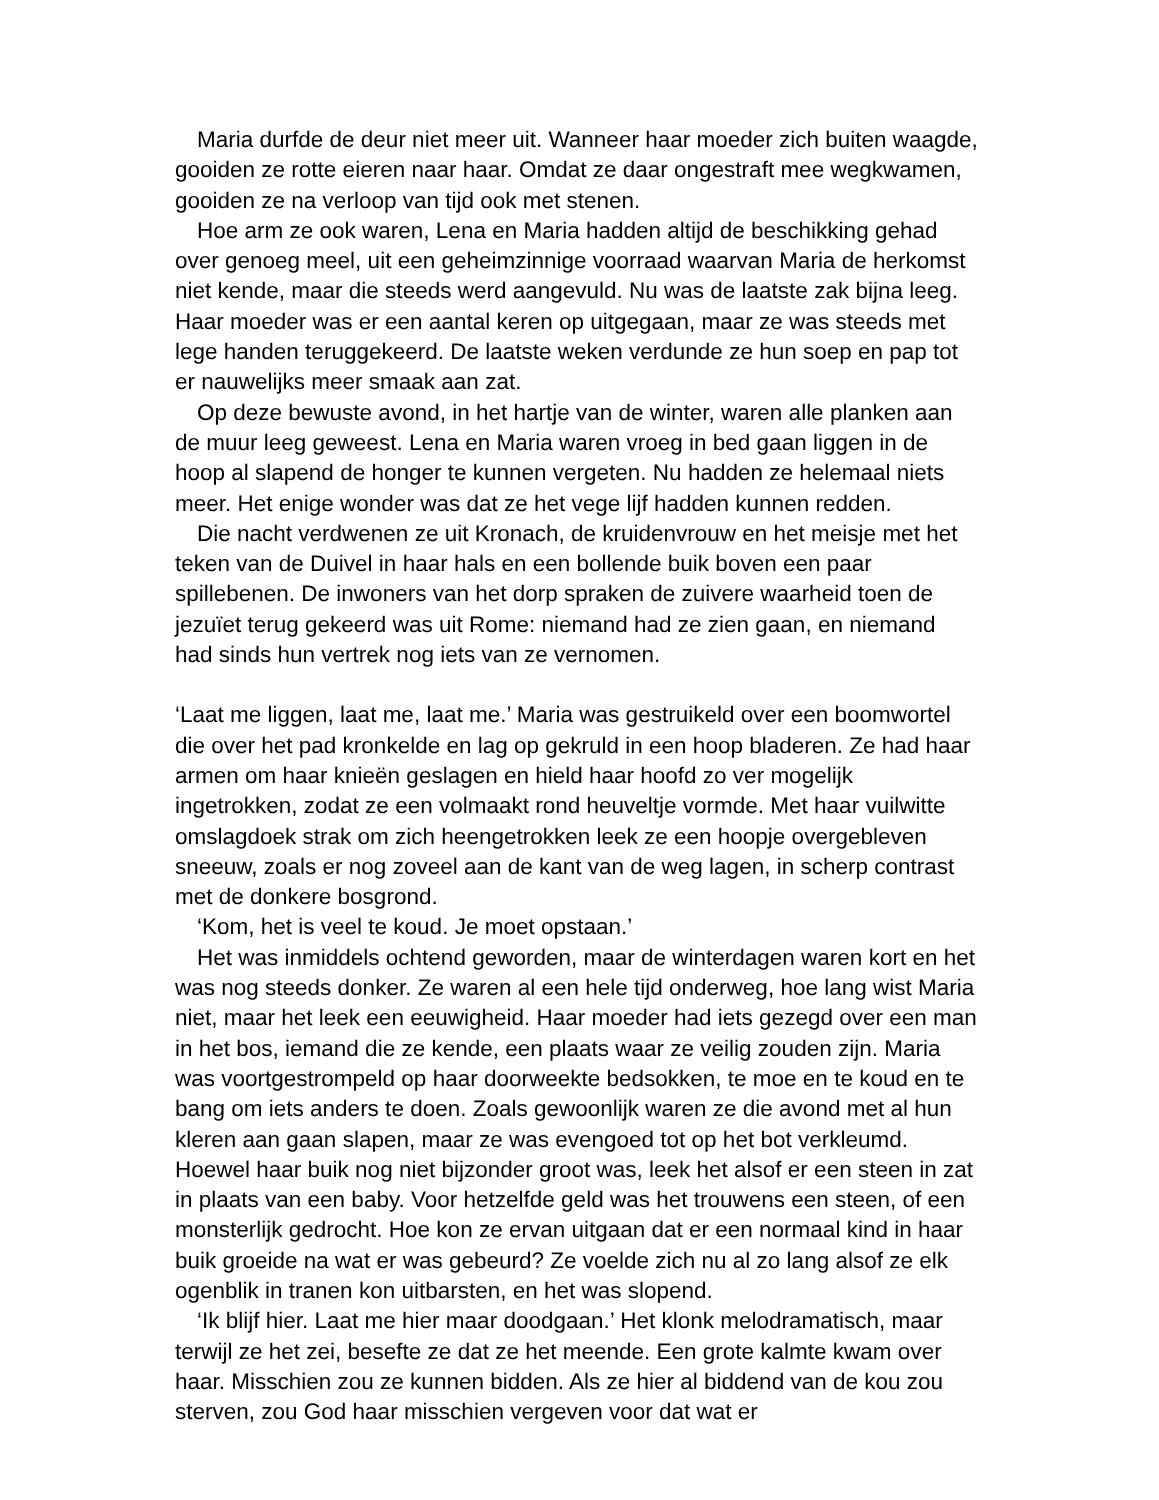Maria durfde de deur niet meer uit. Wanneer haar moeder zich buiten waagde, gooiden ze rotte eieren naar haar. Omdat ze daar ongestraft mee wegkwamen, gooiden ze na verloop van tijd ook met stenen.
Hoe arm ze ook waren, Lena en Maria hadden altijd de beschikking gehad over genoeg meel, uit een geheimzinnige voorraad waarvan Maria de herkomst niet kende, maar die steeds werd aangevuld. Nu was de laatste zak bijna leeg. Haar moeder was er een aantal keren op uitgegaan, maar ze was steeds met lege handen teruggekeerd. De laatste weken verdunde ze hun soep en pap tot er nauwelijks meer smaak aan zat.
Op deze bewuste avond, in het hartje van de winter, waren alle planken aan de muur leeg geweest. Lena en Maria waren vroeg in bed gaan liggen in de hoop al slapend de honger te kunnen vergeten. Nu hadden ze helemaal niets meer. Het enige wonder was dat ze het vege lijf hadden kunnen redden.
Die nacht verdwenen ze uit Kronach, de kruidenvrouw en het meisje met het teken van de Duivel in haar hals en een bollende buik boven een paar spillebenen. De inwoners van het dorp spraken de zuivere waarheid toen de jezuïet terug gekeerd was uit Rome: niemand had ze zien gaan, en niemand had sinds hun vertrek nog iets van ze vernomen.
‘Laat me liggen, laat me, laat me.’ Maria was gestruikeld over een boomwortel die over het pad kronkelde en lag op gekruld in een hoop bladeren. Ze had haar armen om haar knieën geslagen en hield haar hoofd zo ver mogelijk ingetrokken, zodat ze een volmaakt rond heuveltje vormde. Met haar vuilwitte omslagdoek strak om zich heengetrokken leek ze een hoopje overgebleven sneeuw, zoals er nog zoveel aan de kant van de weg lagen, in scherp contrast met de donkere bosgrond.
‘Kom, het is veel te koud. Je moet opstaan.’
Het was inmiddels ochtend geworden, maar de winterdagen waren kort en het was nog steeds donker. Ze waren al een hele tijd onderweg, hoe lang wist Maria niet, maar het leek een eeuwigheid. Haar moeder had iets gezegd over een man in het bos, iemand die ze kende, een plaats waar ze veilig zouden zijn. Maria was voortgestrompeld op haar doorweekte bedsokken, te moe en te koud en te bang om iets anders te doen. Zoals gewoonlijk waren ze die avond met al hun kleren aan gaan slapen, maar ze was evengoed tot op het bot verkleumd. Hoewel haar buik nog niet bijzonder groot was, leek het alsof er een steen in zat in plaats van een baby. Voor hetzelfde geld was het trouwens een steen, of een monsterlijk gedrocht. Hoe kon ze ervan uitgaan dat er een normaal kind in haar buik groeide na wat er was gebeurd? Ze voelde zich nu al zo lang alsof ze elk ogenblik in tranen kon uitbarsten, en het was slopend.
‘Ik blijf hier. Laat me hier maar doodgaan.’ Het klonk melodramatisch, maar terwijl ze het zei, besefte ze dat ze het meende. Een grote kalmte kwam over haar. Misschien zou ze kunnen bidden. Als ze hier al biddend van de kou zou sterven, zou God haar misschien vergeven voor dat wat er